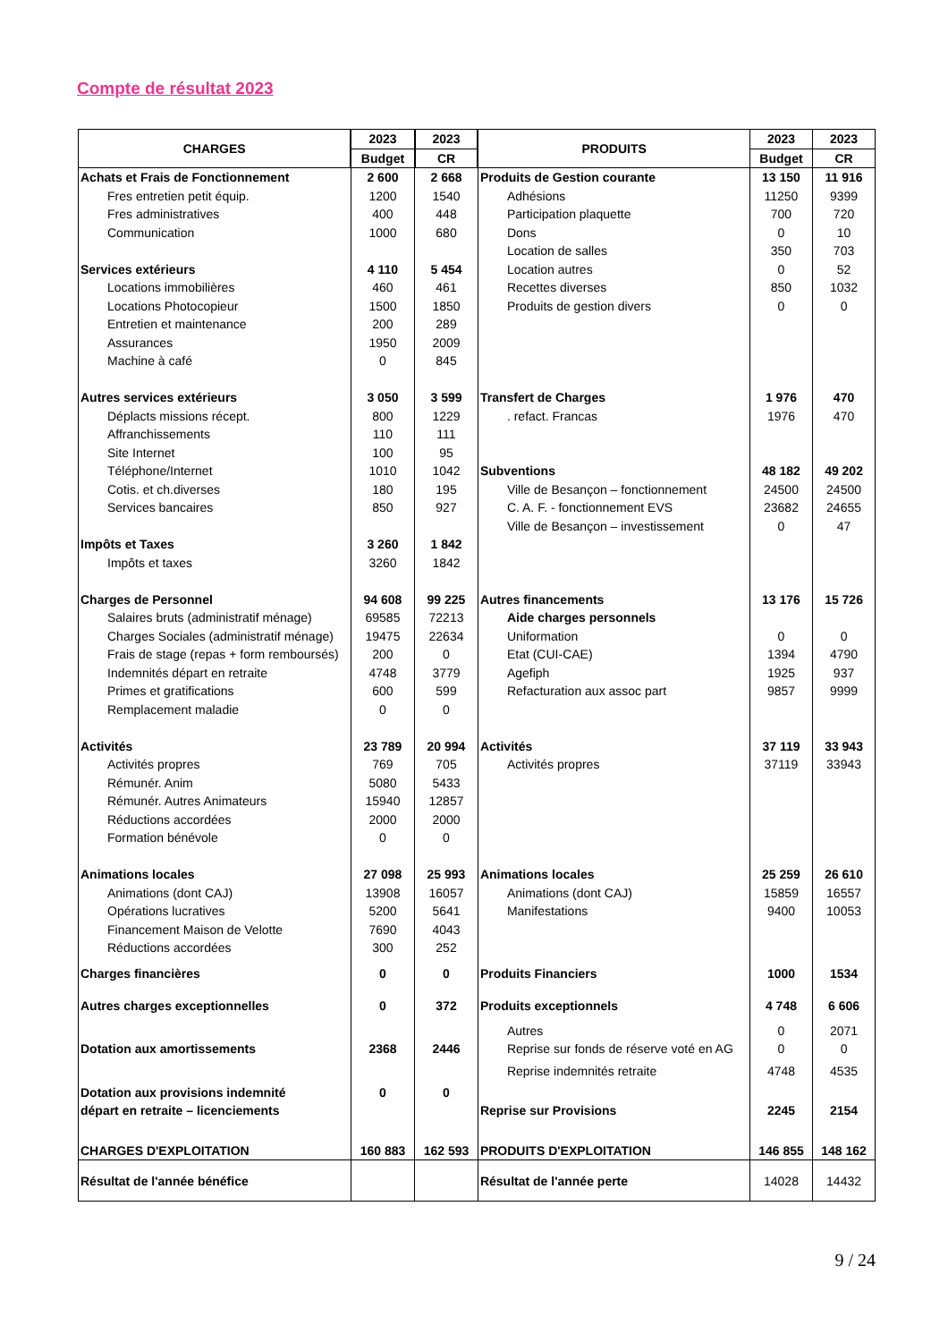Compte de résultat 2023
| CHARGES | 2023 | 2023 | PRODUITS | 2023 | 2023 |
| --- | --- | --- | --- | --- | --- |
| | Budget | CR | | Budget | CR |
| Achats et Frais de Fonctionnement | 2 600 | 2 668 | Produits de Gestion courante | 13 150 | 11 916 |
| Fres entretien petit équip. | 1200 | 1540 | Adhésions | 11250 | 9399 |
| Fres administratives | 400 | 448 | Participation plaquette | 700 | 720 |
| Communication | 1000 | 680 | Dons | 0 | 10 |
| | | | Location de salles | 350 | 703 |
| Services extérieurs | 4 110 | 5 454 | Location autres | 0 | 52 |
| Locations immobilières | 460 | 461 | Recettes diverses | 850 | 1032 |
| Locations Photocopieur | 1500 | 1850 | Produits de gestion divers | 0 | 0 |
| Entretien et maintenance | 200 | 289 | | | |
| Assurances | 1950 | 2009 | | | |
| Machine à café | 0 | 845 | | | |
| Autres services extérieurs | 3 050 | 3 599 | Transfert de Charges | 1 976 | 470 |
| Déplacts missions récept. | 800 | 1229 | . refact. Francas | 1976 | 470 |
| Affranchissements | 110 | 111 | | | |
| Site Internet | 100 | 95 | | | |
| Téléphone/Internet | 1010 | 1042 | Subventions | 48 182 | 49 202 |
| Cotis. et ch.diverses | 180 | 195 | Ville de Besançon – fonctionnement | 24500 | 24500 |
| Services bancaires | 850 | 927 | C. A. F. - fonctionnement EVS | 23682 | 24655 |
| | | | Ville de Besançon – investissement | 0 | 47 |
| Impôts et Taxes | 3 260 | 1 842 | | | |
| Impôts et taxes | 3260 | 1842 | | | |
| Charges de Personnel | 94 608 | 99 225 | Autres financements | 13 176 | 15 726 |
| Salaires bruts (administratif ménage) | 69585 | 72213 | Aide charges personnels | | |
| Charges Sociales (administratif ménage) | 19475 | 22634 | Uniformation | 0 | 0 |
| Frais de stage (repas + form remboursés) | 200 | 0 | Etat (CUI-CAE) | 1394 | 4790 |
| Indemnités départ en retraite | 4748 | 3779 | Agefiph | 1925 | 937 |
| Primes et gratifications | 600 | 599 | Refacturation aux assoc part | 9857 | 9999 |
| Remplacement maladie | 0 | 0 | | | |
| Activités | 23 789 | 20 994 | Activités | 37 119 | 33 943 |
| Activités propres | 769 | 705 | Activités propres | 37119 | 33943 |
| Rémunér. Anim | 5080 | 5433 | | | |
| Rémunér. Autres Animateurs | 15940 | 12857 | | | |
| Réductions accordées | 2000 | 2000 | | | |
| Formation bénévole | 0 | 0 | | | |
| Animations locales | 27 098 | 25 993 | Animations locales | 25 259 | 26 610 |
| Animations (dont CAJ) | 13908 | 16057 | Animations (dont CAJ) | 15859 | 16557 |
| Opérations lucratives | 5200 | 5641 | Manifestations | 9400 | 10053 |
| Financement Maison de Velotte | 7690 | 4043 | | | |
| Réductions accordées | 300 | 252 | | | |
| Charges financières | 0 | 0 | Produits Financiers | 1000 | 1534 |
| Autres charges exceptionnelles | 0 | 372 | Produits exceptionnels | 4 748 | 6 606 |
| | | | Autres | 0 | 2071 |
| Dotation aux amortissements | 2368 | 2446 | Reprise sur fonds de réserve voté en AG | 0 | 0 |
| | | | Reprise indemnités retraite | 4748 | 4535 |
| Dotation aux provisions indemnité | 0 | 0 | | | |
| départ en retraite – licenciements | | | Reprise sur Provisions | 2245 | 2154 |
| CHARGES D'EXPLOITATION | 160 883 | 162 593 | PRODUITS D'EXPLOITATION | 146 855 | 148 162 |
| Résultat de l'année bénéfice | | | Résultat de l'année perte | 14028 | 14432 |
9 / 24